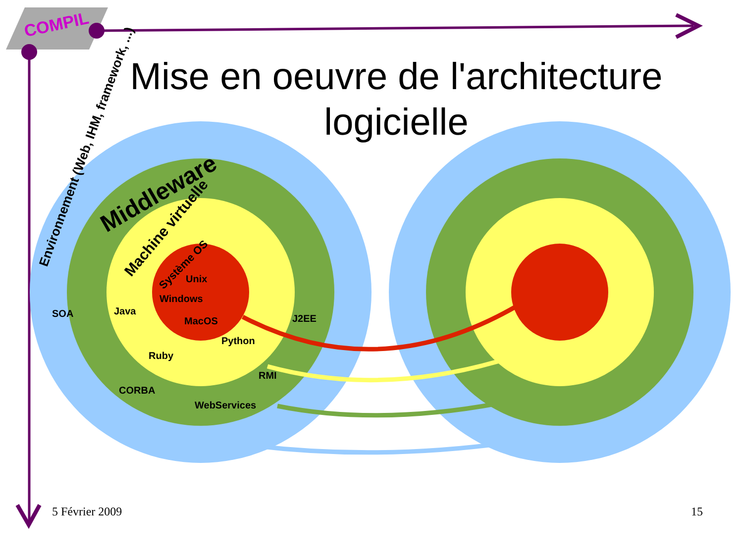SOA
Java
Unix
Windows
MacOS
J2EE
Python
Ruby
RMI
CORBA
WebServices
Environnement (Web, IHM, framework, ...)
Middleware
Machine virtuelle
Système OS
COMPIL
Mise en oeuvre de l'architecture logicielle
5 Février 2009 15